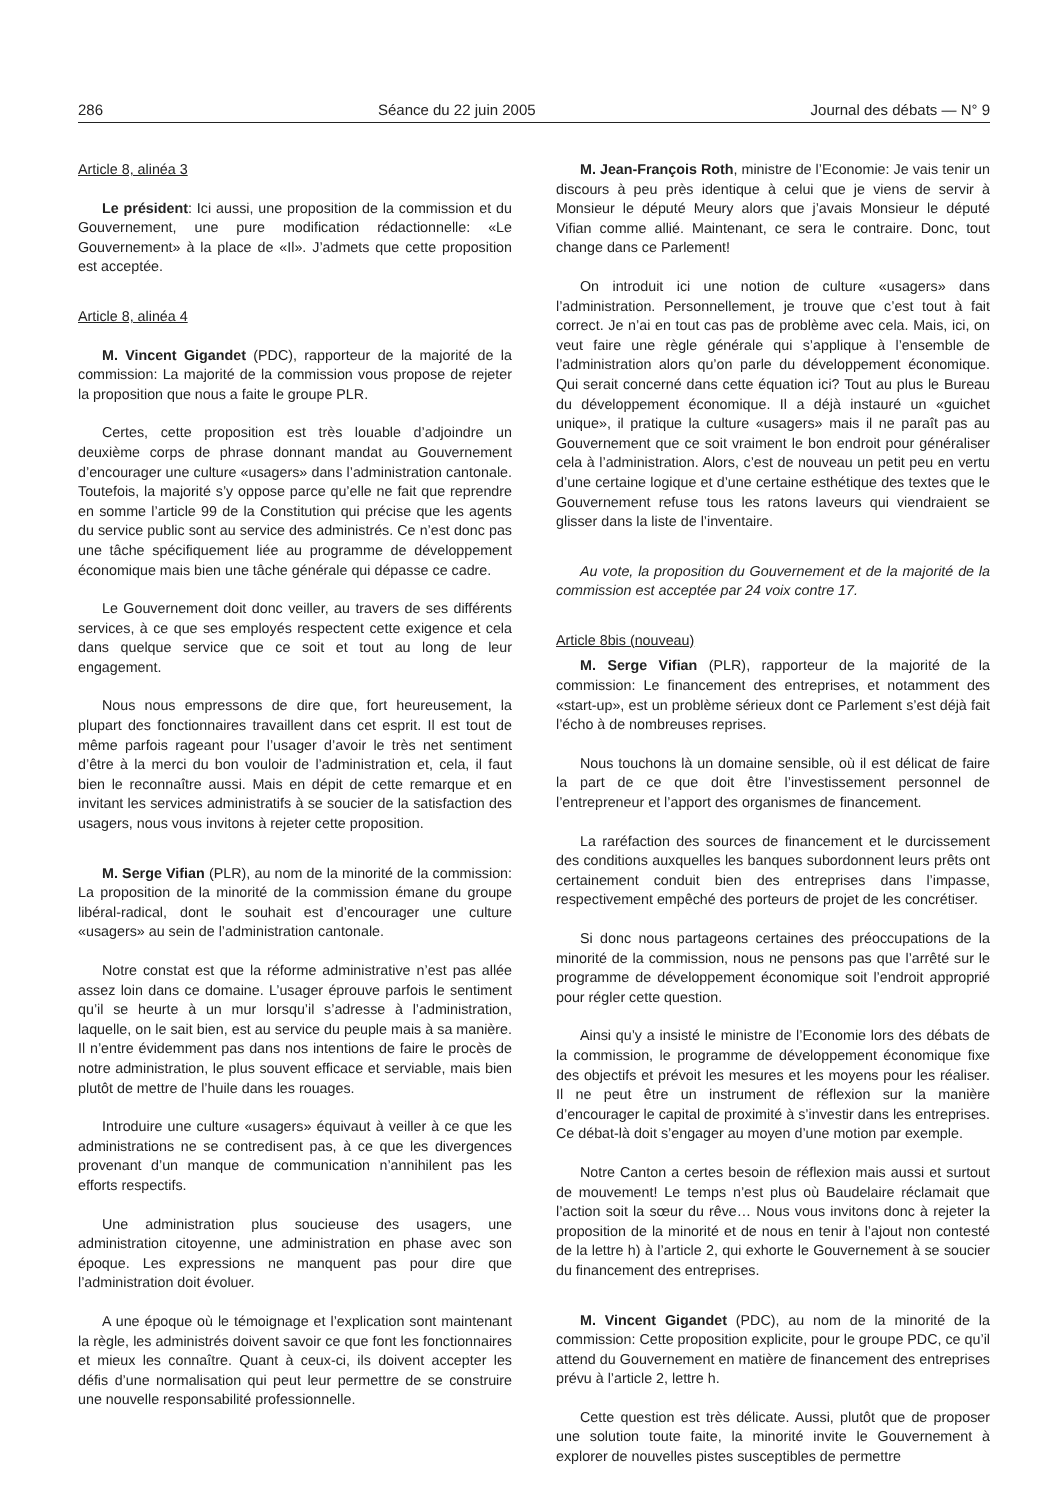286 Séance du 22 juin 2005 Journal des débats — N° 9
Article 8, alinéa 3
Le président: Ici aussi, une proposition de la commission et du Gouvernement, une pure modification rédactionnelle: «Le Gouvernement» à la place de «Il». J’admets que cette proposition est acceptée.
Article 8, alinéa 4
M. Vincent Gigandet (PDC), rapporteur de la majorité de la commission: La majorité de la commission vous propose de rejeter la proposition que nous a faite le groupe PLR.
Certes, cette proposition est très louable d’adjoindre un deuxième corps de phrase donnant mandat au Gouvernement d’encourager une culture «usagers» dans l’administration cantonale. Toutefois, la majorité s’y oppose parce qu’elle ne fait que reprendre en somme l’article 99 de la Constitution qui précise que les agents du service public sont au service des administrés. Ce n’est donc pas une tâche spécifiquement liée au programme de développement économique mais bien une tâche générale qui dépasse ce cadre.
Le Gouvernement doit donc veiller, au travers de ses différents services, à ce que ses employés respectent cette exigence et cela dans quelque service que ce soit et tout au long de leur engagement.
Nous nous empressons de dire que, fort heureusement, la plupart des fonctionnaires travaillent dans cet esprit. Il est tout de même parfois rageant pour l’usager d’avoir le très net sentiment d’être à la merci du bon vouloir de l’administration et, cela, il faut bien le reconnaître aussi. Mais en dépit de cette remarque et en invitant les services administratifs à se soucier de la satisfaction des usagers, nous vous invitons à rejeter cette proposition.
M. Serge Vifian (PLR), au nom de la minorité de la commission: La proposition de la minorité de la commission émane du groupe libéral-radical, dont le souhait est d’encourager une culture «usagers» au sein de l’administration cantonale.
Notre constat est que la réforme administrative n’est pas allée assez loin dans ce domaine. L’usager éprouve parfois le sentiment qu’il se heurte à un mur lorsqu’il s’adresse à l’administration, laquelle, on le sait bien, est au service du peuple mais à sa manière. Il n’entre évidemment pas dans nos intentions de faire le procès de notre administration, le plus souvent efficace et serviable, mais bien plutôt de mettre de l’huile dans les rouages.
Introduire une culture «usagers» équivaut à veiller à ce que les administrations ne se contredisent pas, à ce que les divergences provenant d’un manque de communication n’annihilent pas les efforts respectifs.
Une administration plus soucieuse des usagers, une administration citoyenne, une administration en phase avec son époque. Les expressions ne manquent pas pour dire que l’administration doit évoluer.
A une époque où le témoignage et l’explication sont maintenant la règle, les administrés doivent savoir ce que font les fonctionnaires et mieux les connaître. Quant à ceux-ci, ils doivent accepter les défis d’une normalisation qui peut leur permettre de se construire une nouvelle responsabilité professionnelle.
M. Jean-François Roth, ministre de l’Economie: Je vais tenir un discours à peu près identique à celui que je viens de servir à Monsieur le député Meury alors que j’avais Monsieur le député Vifian comme allié. Maintenant, ce sera le contraire. Donc, tout change dans ce Parlement!
On introduit ici une notion de culture «usagers» dans l’administration. Personnellement, je trouve que c’est tout à fait correct. Je n’ai en tout cas pas de problème avec cela. Mais, ici, on veut faire une règle générale qui s’applique à l’ensemble de l’administration alors qu’on parle du développement économique. Qui serait concerné dans cette équation ici? Tout au plus le Bureau du développement économique. Il a déjà instauré un «guichet unique», il pratique la culture «usagers» mais il ne paraît pas au Gouvernement que ce soit vraiment le bon endroit pour généraliser cela à l’administration. Alors, c’est de nouveau un petit peu en vertu d’une certaine logique et d’une certaine esthétique des textes que le Gouvernement refuse tous les ratons laveurs qui viendraient se glisser dans la liste de l’inventaire.
Au vote, la proposition du Gouvernement et de la majorité de la commission est acceptée par 24 voix contre 17.
Article 8bis (nouveau)
M. Serge Vifian (PLR), rapporteur de la majorité de la commission: Le financement des entreprises, et notamment des «start-up», est un problème sérieux dont ce Parlement s’est déjà fait l’écho à de nombreuses reprises.
Nous touchons là un domaine sensible, où il est délicat de faire la part de ce que doit être l’investissement personnel de l’entrepreneur et l’apport des organismes de financement.
La raréfaction des sources de financement et le durcissement des conditions auxquelles les banques subordonnent leurs prêts ont certainement conduit bien des entreprises dans l’impasse, respectivement empêché des porteurs de projet de les concrétiser.
Si donc nous partageons certaines des préoccupations de la minorité de la commission, nous ne pensons pas que l’arrêté sur le programme de développement économique soit l’endroit approprié pour régler cette question.
Ainsi qu’y a insisté le ministre de l’Economie lors des débats de la commission, le programme de développement économique fixe des objectifs et prévoit les mesures et les moyens pour les réaliser. Il ne peut être un instrument de réflexion sur la manière d’encourager le capital de proximité à s’investir dans les entreprises. Ce débat-là doit s’engager au moyen d’une motion par exemple.
Notre Canton a certes besoin de réflexion mais aussi et surtout de mouvement! Le temps n’est plus où Baudelaire réclamait que l’action soit la sœur du rêve… Nous vous invitons donc à rejeter la proposition de la minorité et de nous en tenir à l’ajout non contesté de la lettre h) à l’article 2, qui exhorte le Gouvernement à se soucier du financement des entreprises.
M. Vincent Gigandet (PDC), au nom de la minorité de la commission: Cette proposition explicite, pour le groupe PDC, ce qu’il attend du Gouvernement en matière de financement des entreprises prévu à l’article 2, lettre h.
Cette question est très délicate. Aussi, plutôt que de proposer une solution toute faite, la minorité invite le Gouvernement à explorer de nouvelles pistes susceptibles de permettre